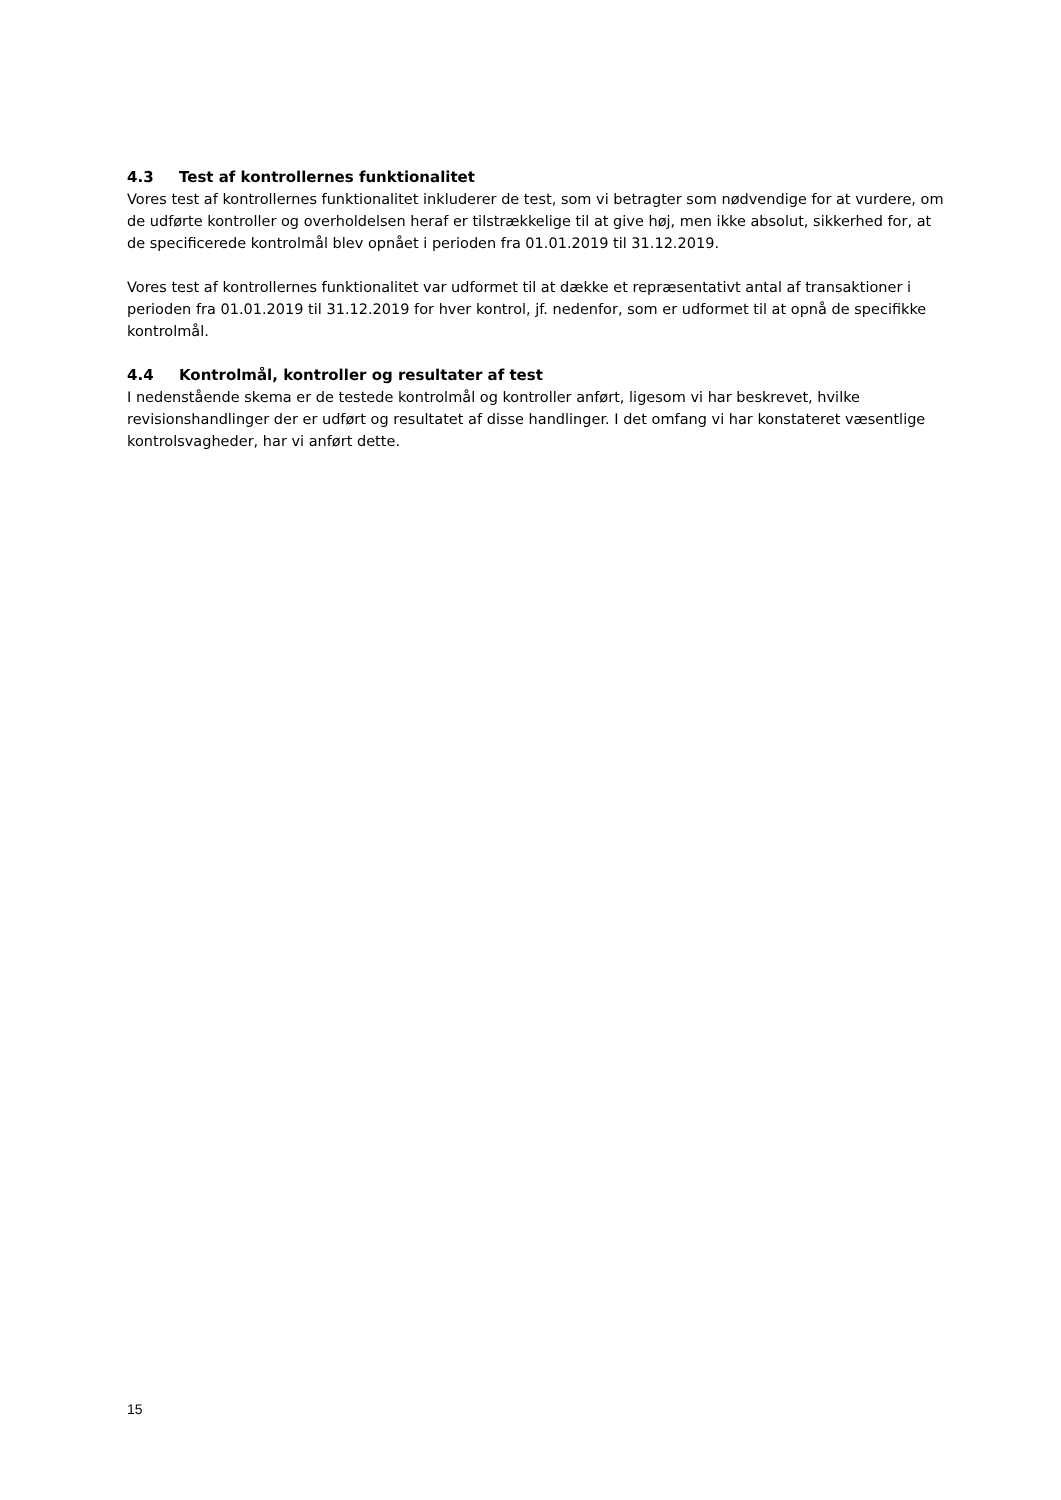4.3 Test af kontrollernes funktionalitet
Vores test af kontrollernes funktionalitet inkluderer de test, som vi betragter som nødvendige for at vurdere, om de udførte kontroller og overholdelsen heraf er tilstrækkelige til at give høj, men ikke absolut, sikkerhed for, at de specificerede kontrolmål blev opnået i perioden fra 01.01.2019 til 31.12.2019.
Vores test af kontrollernes funktionalitet var udformet til at dække et repræsentativt antal af transaktioner i perioden fra 01.01.2019 til 31.12.2019 for hver kontrol, jf. nedenfor, som er udformet til at opnå de specifikke kontrolmål.
4.4 Kontrolmål, kontroller og resultater af test
I nedenstående skema er de testede kontrolmål og kontroller anført, ligesom vi har beskrevet, hvilke revisionshandlinger der er udført og resultatet af disse handlinger. I det omfang vi har konstateret væsentlige kontrolsvagheder, har vi anført dette.
15